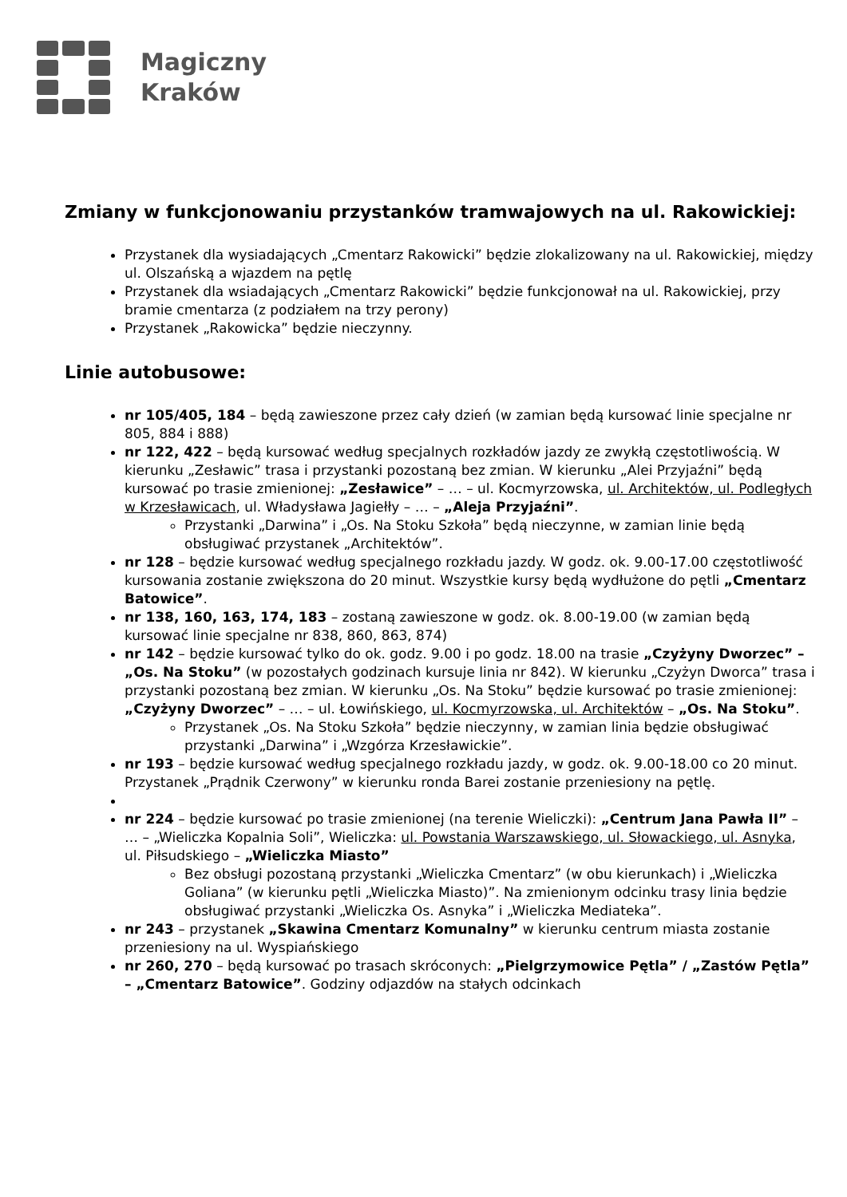Magiczny
Kraków
Zmiany w funkcjonowaniu przystanków tramwajowych na ul. Rakowickiej:
Przystanek dla wysiadających „Cmentarz Rakowicki” będzie zlokalizowany na ul. Rakowickiej, między ul. Olszańską a wjazdem na pętlę
Przystanek dla wsiadających „Cmentarz Rakowicki” będzie funkcjonował na ul. Rakowickiej, przy bramie cmentarza (z podziałem na trzy perony)
Przystanek „Rakowicka” będzie nieczynny.
Linie autobusowe:
nr 105/405, 184 – będą zawieszone przez cały dzień (w zamian będą kursować linie specjalne nr 805, 884 i 888)
nr 122, 422 – będą kursować według specjalnych rozkładów jazdy ze zwykłą częstotliwością. W kierunku „Zesławic” trasa i przystanki pozostaną bez zmian. W kierunku „Alei Przyjaźni” będą kursować po trasie zmienionej: „Zesławice” – … – ul. Kocmyrzowska, ul. Architektów, ul. Podległych w Krzesławicach, ul. Władysława Jagiełły – … – „Aleja Przyjaźni”.
Przystanki „Darwina” i „Os. Na Stoku Szkoła” będą nieczynne, w zamian linie będą obsługiwać przystanek „Architektów”.
nr 128 – będzie kursować według specjalnego rozkładu jazdy. W godz. ok. 9.00-17.00 częstotliwość kursowania zostanie zwiększona do 20 minut. Wszystkie kursy będą wydłużone do pętli „Cmentarz Batowice”.
nr 138, 160, 163, 174, 183 – zostaną zawieszone w godz. ok. 8.00-19.00 (w zamian będą kursować linie specjalne nr 838, 860, 863, 874)
nr 142 – będzie kursować tylko do ok. godz. 9.00 i po godz. 18.00 na trasie „Czyżyny Dworzec” – „Os. Na Stoku” (w pozostałych godzinach kursuje linia nr 842). W kierunku „Czyżyn Dworca” trasa i przystanki pozostaną bez zmian. W kierunku „Os. Na Stoku” będzie kursować po trasie zmienionej: „Czyżyny Dworzec” – … – ul. Łowińskiego, ul. Kocmyrzowska, ul. Architektów – „Os. Na Stoku”.
Przystanek „Os. Na Stoku Szkoła” będzie nieczynny, w zamian linia będzie obsługiwać przystanki „Darwina” i „Wzgórza Krzesławickie”.
nr 193 – będzie kursować według specjalnego rozkładu jazdy, w godz. ok. 9.00-18.00 co 20 minut. Przystanek „Prądnik Czerwony” w kierunku ronda Barei zostanie przeniesiony na pętlę.
nr 224 – będzie kursować po trasie zmienionej (na terenie Wieliczki): „Centrum Jana Pawła II” – … – „Wieliczka Kopalnia Soli”, Wieliczka: ul. Powstania Warszawskiego, ul. Słowackiego, ul. Asnyka, ul. Piłsudskiego – „Wieliczka Miasto”
Bez obsługi pozostaną przystanki „Wieliczka Cmentarz” (w obu kierunkach) i „Wieliczka Goliana” (w kierunku pętli „Wieliczka Miasto)”. Na zmienionym odcinku trasy linia będzie obsługiwać przystanki „Wieliczka Os. Asnyka” i „Wieliczka Mediateka”.
nr 243 – przystanek „Skawina Cmentarz Komunalny” w kierunku centrum miasta zostanie przeniesiony na ul. Wyspiańskiego
nr 260, 270 – będą kursować po trasach skróconych: „Pielgrzymowice Pętla” / „Zastów Pętla” – „Cmentarz Batowice”. Godziny odjazdów na stałych odcinkach